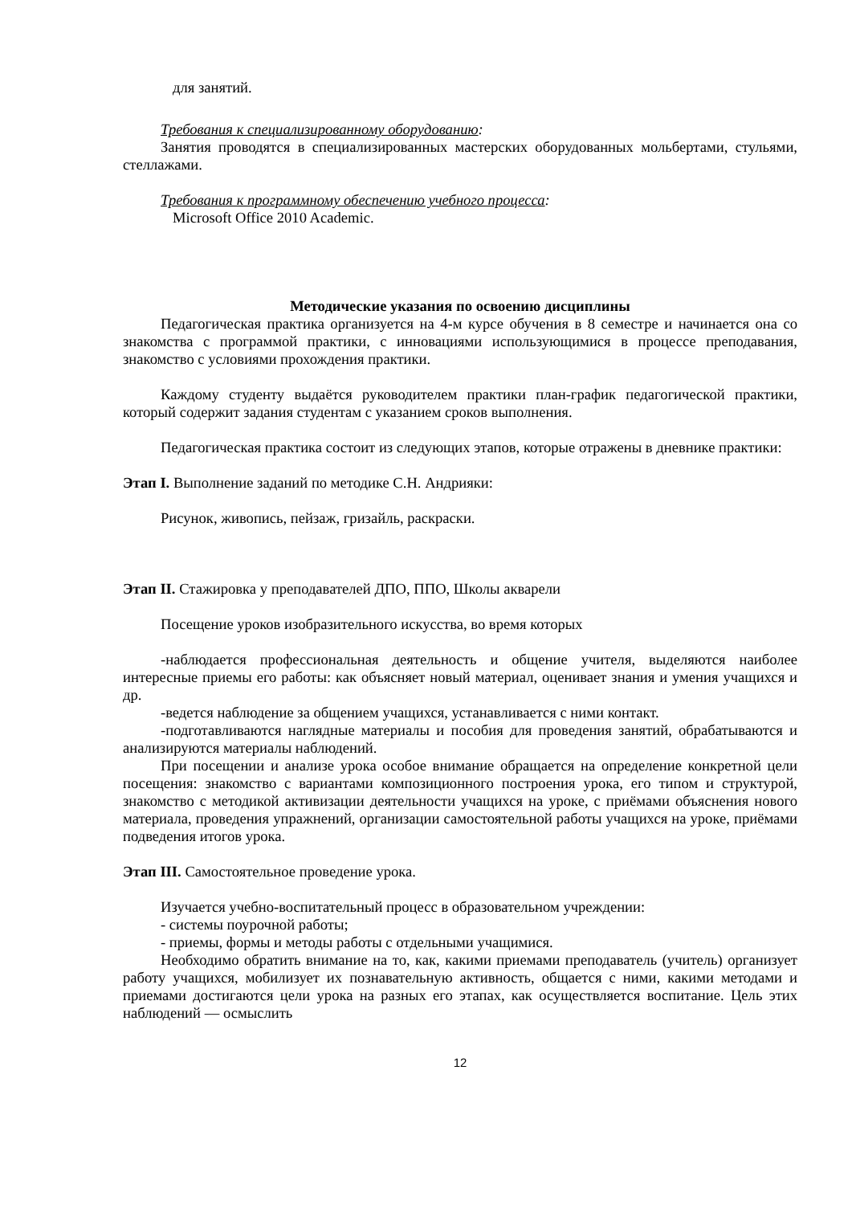для занятий.
Требования к специализированному оборудованию:
Занятия проводятся в специализированных мастерских оборудованных мольбертами, стульями, стеллажами.
Требования к программному обеспечению учебного процесса:
Microsoft Office 2010 Academic.
Методические указания по освоению дисциплины
Педагогическая практика организуется на 4-м курсе обучения в 8 семестре и начинается она со знакомства с программой практики, с инновациями использующимися в процессе преподавания, знакомство с условиями прохождения практики.
Каждому студенту выдаётся руководителем практики план-график педагогической практики, который содержит задания студентам с указанием сроков выполнения.
Педагогическая практика состоит из следующих этапов, которые отражены в дневнике практики:
Этап I. Выполнение заданий по методике С.Н. Андрияки:
Рисунок, живопись, пейзаж, гризайль, раскраски.
Этап II. Стажировка у преподавателей ДПО, ППО, Школы акварели
Посещение уроков изобразительного искусства, во время которых
-наблюдается профессиональная деятельность и общение учителя, выделяются наиболее интересные приемы его работы: как объясняет новый материал, оценивает знания и умения учащихся и др.
-ведется наблюдение за общением учащихся, устанавливается с ними контакт.
-подготавливаются наглядные материалы и пособия для проведения занятий, обрабатываются и анализируются материалы наблюдений.
При посещении и анализе урока особое внимание обращается на определение конкретной цели посещения: знакомство с вариантами композиционного построения урока, его типом и структурой, знакомство с методикой активизации деятельности учащихся на уроке, с приёмами объяснения нового материала, проведения упражнений, организации самостоятельной работы учащихся на уроке, приёмами подведения итогов урока.
Этап III. Самостоятельное проведение урока.
Изучается учебно-воспитательный процесс в образовательном учреждении:
- системы поурочной работы;
- приемы, формы и методы работы с отдельными учащимися.
Необходимо обратить внимание на то, как, какими приемами преподаватель (учитель) организует работу учащихся, мобилизует их познавательную активность, общается с ними, какими методами и приемами достигаются цели урока на разных его этапах, как осуществляется воспитание. Цель этих наблюдений — осмыслить
12